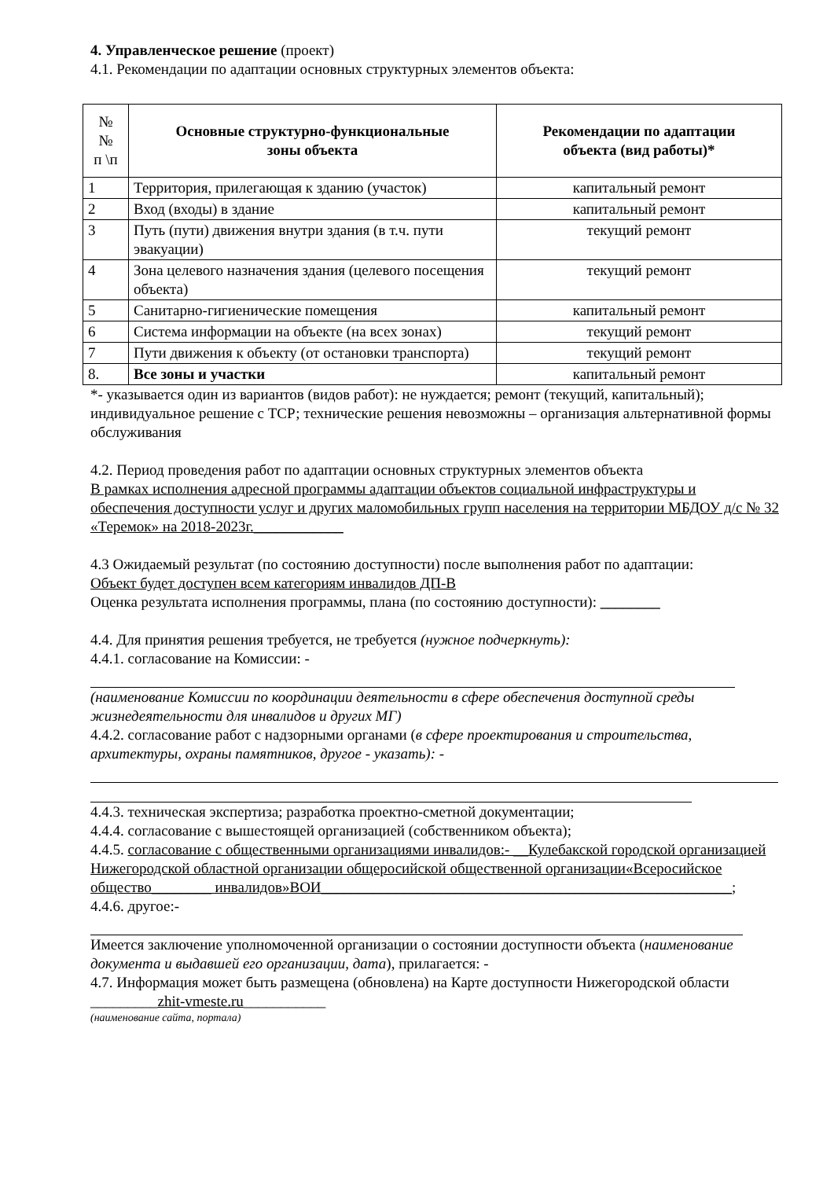4. Управленческое решение (проект)
4.1. Рекомендации по адаптации основных структурных элементов объекта:
| № № п \п | Основные структурно-функциональные зоны объекта | Рекомендации по адаптации объекта (вид работы)* |
| --- | --- | --- |
| 1 | Территория, прилегающая к зданию (участок) | капитальный ремонт |
| 2 | Вход (входы) в здание | капитальный ремонт |
| 3 | Путь (пути) движения внутри здания (в т.ч. пути эвакуации) | текущий ремонт |
| 4 | Зона целевого назначения здания (целевого посещения объекта) | текущий ремонт |
| 5 | Санитарно-гигиенические помещения | капитальный ремонт |
| 6 | Система информации на объекте (на всех зонах) | текущий ремонт |
| 7 | Пути движения к объекту (от остановки транспорта) | текущий ремонт |
| 8. | Все зоны и участки | капитальный ремонт |
*- указывается один из вариантов (видов работ): не нуждается; ремонт (текущий, капитальный); индивидуальное решение с ТСР; технические решения невозможны – организация альтернативной формы обслуживания
4.2. Период проведения работ по адаптации основных структурных элементов объекта
В рамках исполнения адресной программы адаптации объектов социальной инфраструктуры и обеспечения доступности услуг и других маломобильных групп населения на территории МБДОУ д/с № 32 «Теремок» на 2018-2023г.____________
4.3 Ожидаемый результат (по состоянию доступности) после выполнения работ по адаптации:
Объект будет доступен всем категориям инвалидов ДП-В
Оценка результата исполнения программы, плана (по состоянию доступности): ________
4.4. Для принятия решения требуется, не требуется (нужное подчеркнуть):
4.4.1. согласование на Комиссии: -
(наименование Комиссии по координации деятельности в сфере обеспечения доступной среды жизнедеятельности для инвалидов и других МГ)
4.4.2. согласование работ с надзорными органами (в сфере проектирования и строительства, архитектуры, охраны памятников, другое - указать): -
4.4.3. техническая экспертиза; разработка проектно-сметной документации;
4.4.4. согласование с вышестоящей организацией (собственником объекта);
4.4.5. согласование с общественными организациями инвалидов:- __Кулебакской городской организацией Нижегородской областной организации общеросийской общественной организации«Всеросийское общество________ инвалидов»ВОИ_______________________________________________________;
4.4.6. другое:-
Имеется заключение уполномоченной организации о состоянии доступности объекта (наименование документа и выдавшей его организации, дата), прилагается: -
4.7. Информация может быть размещена (обновлена) на Карте доступности Нижегородской области _________zhit-vmeste.ru___________
(наименование сайта, портала)